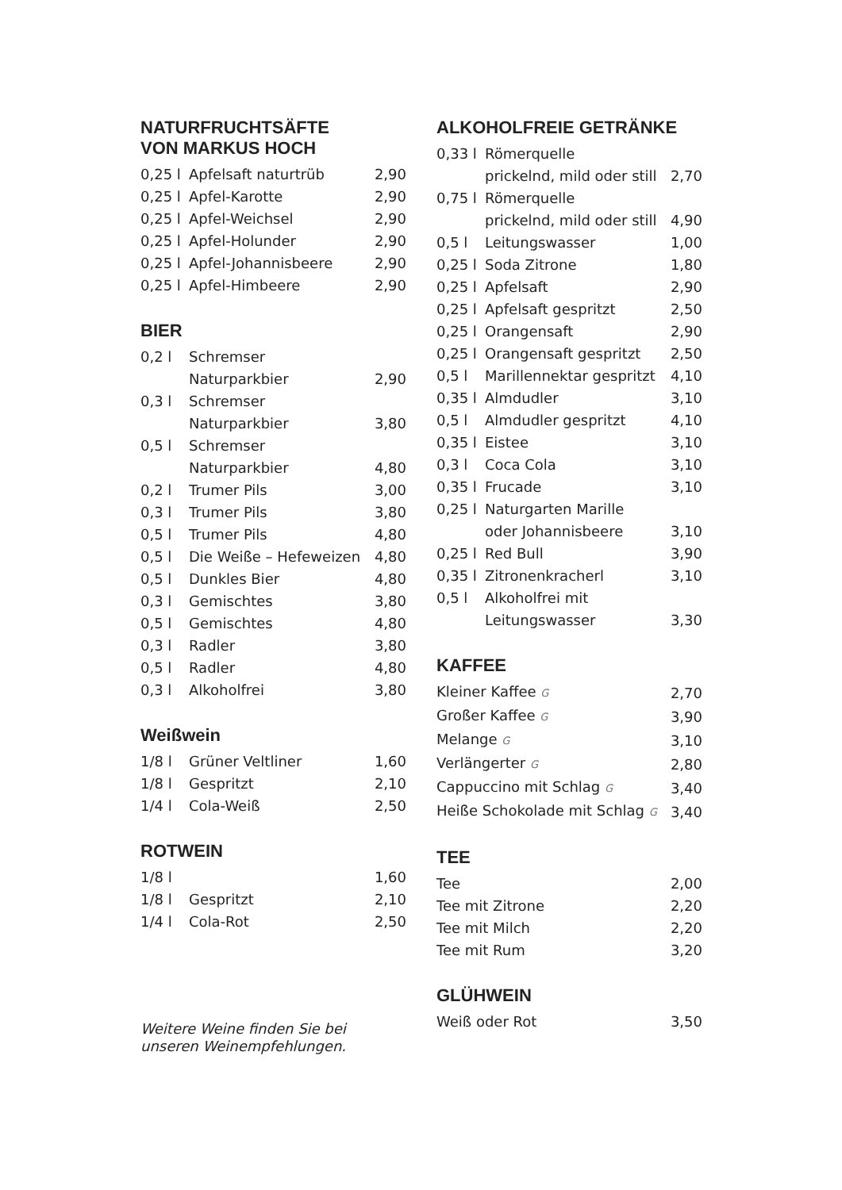NATURFRUCHTSÄFTE
VON MARKUS HOCH
| 0,25 l | Apfelsaft naturtrüb | 2,90 |
| 0,25 l | Apfel-Karotte | 2,90 |
| 0,25 l | Apfel-Weichsel | 2,90 |
| 0,25 l | Apfel-Holunder | 2,90 |
| 0,25 l | Apfel-Johannisbeere | 2,90 |
| 0,25 l | Apfel-Himbeere | 2,90 |
BIER
| 0,2 l | Schremser Naturparkbier | 2,90 |
| 0,3 l | Schremser Naturparkbier | 3,80 |
| 0,5 l | Schremser Naturparkbier | 4,80 |
| 0,2 l | Trumer Pils | 3,00 |
| 0,3 l | Trumer Pils | 3,80 |
| 0,5 l | Trumer Pils | 4,80 |
| 0,5 l | Die Weiße – Hefeweizen | 4,80 |
| 0,5 l | Dunkles Bier | 4,80 |
| 0,3 l | Gemischtes | 3,80 |
| 0,5 l | Gemischtes | 4,80 |
| 0,3 l | Radler | 3,80 |
| 0,5 l | Radler | 4,80 |
| 0,3 l | Alkoholfrei | 3,80 |
Weißwein
| 1/8 l | Grüner Veltliner | 1,60 |
| 1/8 l | Gespritzt | 2,10 |
| 1/4 l | Cola-Weiß | 2,50 |
ROTWEIN
| 1/8 l | | 1,60 |
| 1/8 l | Gespritzt | 2,10 |
| 1/4 l | Cola-Rot | 2,50 |
Weitere Weine finden Sie bei
unseren Weinempfehlungen.
ALKOHOLFREIE GETRÄNKE
| 0,33 l | Römerquelle prickelnd, mild oder still | 2,70 |
| 0,75 l | Römerquelle prickelnd, mild oder still | 4,90 |
| 0,5 l | Leitungswasser | 1,00 |
| 0,25 l | Soda Zitrone | 1,80 |
| 0,25 l | Apfelsaft | 2,90 |
| 0,25 l | Apfelsaft gespritzt | 2,50 |
| 0,25 l | Orangensaft | 2,90 |
| 0,25 l | Orangensaft gespritzt | 2,50 |
| 0,5 l | Marillennektar gespritzt | 4,10 |
| 0,35 l | Almdudler | 3,10 |
| 0,5 l | Almdudler gespritzt | 4,10 |
| 0,35 l | Eistee | 3,10 |
| 0,3 l | Coca Cola | 3,10 |
| 0,35 l | Frucade | 3,10 |
| 0,25 l | Naturgarten Marille oder Johannisbeere | 3,10 |
| 0,25 l | Red Bull | 3,90 |
| 0,35 l | Zitronenkracherl | 3,10 |
| 0,5 l | Alkoholfrei mit Leitungswasser | 3,30 |
KAFFEE
| Kleiner Kaffee G | 2,70 |
| Großer Kaffee G | 3,90 |
| Melange G | 3,10 |
| Verlängerter G | 2,80 |
| Cappuccino mit Schlag G | 3,40 |
| Heiße Schokolade mit Schlag G | 3,40 |
TEE
| Tee | 2,00 |
| Tee mit Zitrone | 2,20 |
| Tee mit Milch | 2,20 |
| Tee mit Rum | 3,20 |
GLÜHWEIN
| Weiß oder Rot | 3,50 |